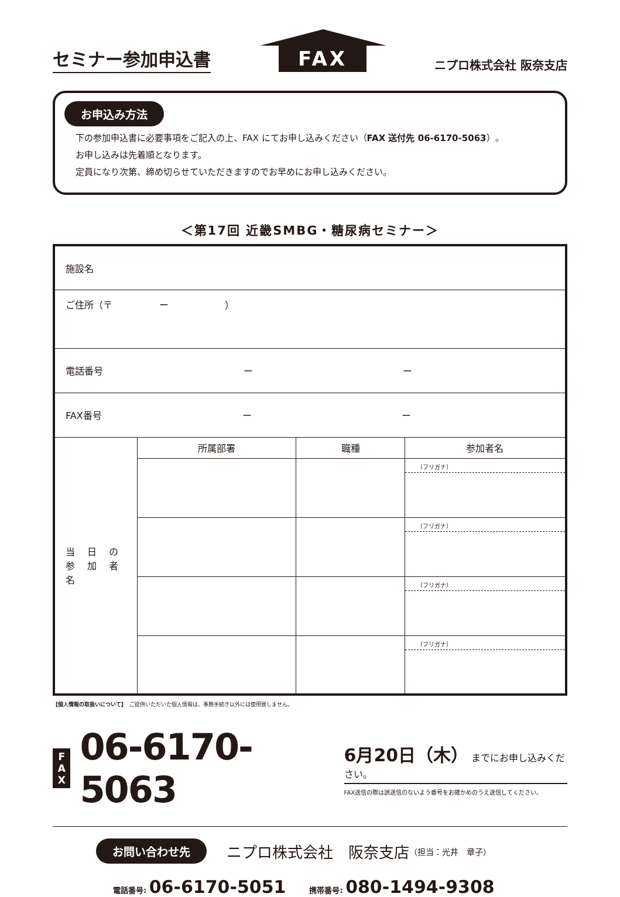セミナー参加申込書
FAX
ニプロ株式会社 阪奈支店
お申込み方法
下の参加申込書に必要事項をご記入の上、FAX にてお申し込みください（FAX 送付先 06-6170-5063）。
お申し込みは先着順となります。
定員になり次第、締め切らせていただきますのでお早めにお申し込みください。
＜第17回 近畿SMBG・糖尿病セミナー＞
| 施設名 | | | |
| ご住所（〒 ー ） | | | |
| 電話番号 ー ー | | | |
| FAX番号 ー ー | | | |
| 当 日 の 参 加 者 名 | 所属部署 | 職種 | 参加者名 |
| | | | （フリガナ） |
| | | | （フリガナ） |
| | | | （フリガナ） |
| | | | （フリガナ） |
【個人情報の取扱いについて】　ご提供いただいた個人情報は、事務手続き以外には使用致しません。
F
A
X
06-6170-5063
6月20日（木） までにお申し込みください。
FAX送信の際は誤送信のないよう番号をお確かめのうえ送信してください。
お問い合わせ先
ニプロ株式会社　阪奈支店 （担当：光井　章子）
電話番号: 06-6170-5051 携帯番号: 080-1494-9308